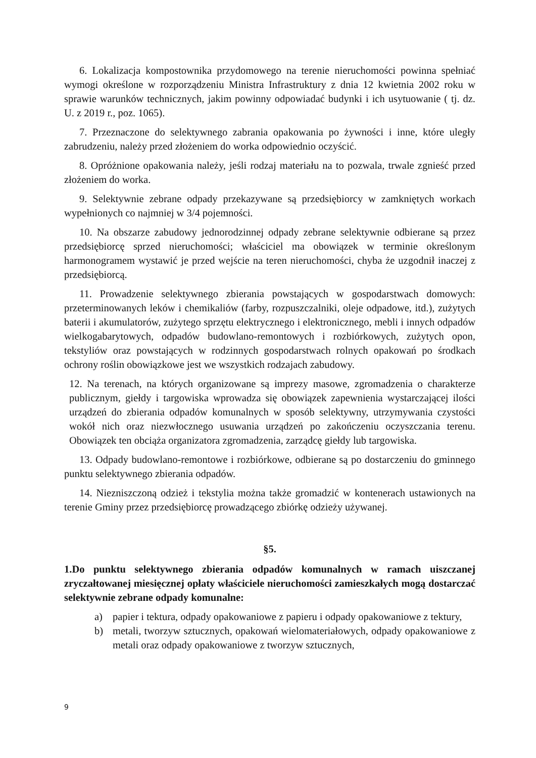6. Lokalizacja kompostownika przydomowego na terenie nieruchomości powinna spełniać wymogi określone w rozporządzeniu Ministra Infrastruktury z dnia 12 kwietnia 2002 roku w sprawie warunków technicznych, jakim powinny odpowiadać budynki i ich usytuowanie ( tj. dz. U. z 2019 r., poz. 1065).
7. Przeznaczone do selektywnego zabrania opakowania po żywności i inne, które uległy zabrudzeniu, należy przed złożeniem do worka odpowiednio oczyścić.
8. Opróżnione opakowania należy, jeśli rodzaj materiału na to pozwala, trwale zgnieść przed złożeniem do worka.
9. Selektywnie zebrane odpady przekazywane są przedsiębiorcy w zamkniętych workach wypełnionych co najmniej w 3/4 pojemności.
10. Na obszarze zabudowy jednorodzinnej odpady zebrane selektywnie odbierane są przez przedsiębiorcę sprzed nieruchomości; właściciel ma obowiązek w terminie określonym harmonogramem wystawić je przed wejście na teren nieruchomości, chyba że uzgodnił inaczej z przedsiębiorcą.
11. Prowadzenie selektywnego zbierania powstających w gospodarstwach domowych: przeterminowanych leków i chemikaliów (farby, rozpuszczalniki, oleje odpadowe, itd.), zużytych baterii i akumulatorów, zużytego sprzętu elektrycznego i elektronicznego, mebli i innych odpadów wielkogabarytowych, odpadów budowlano-remontowych i rozbiórkowych, zużytych opon, tekstyliów oraz powstających w rodzinnych gospodarstwach rolnych opakowań po środkach ochrony roślin obowiązkowe jest we wszystkich rodzajach zabudowy.
12. Na terenach, na których organizowane są imprezy masowe, zgromadzenia o charakterze publicznym, giełdy i targowiska wprowadza się obowiązek zapewnienia wystarczającej ilości urządzeń do zbierania odpadów komunalnych w sposób selektywny, utrzymywania czystości wokół nich oraz niezwłocznego usuwania urządzeń po zakończeniu oczyszczania terenu. Obowiązek ten obciąża organizatora zgromadzenia, zarządcę giełdy lub targowiska.
13. Odpady budowlano-remontowe i rozbiórkowe, odbierane są po dostarczeniu do gminnego punktu selektywnego zbierania odpadów.
14. Niezniszczoną odzież i tekstylia można także gromadzić w kontenerach ustawionych na terenie Gminy przez przedsiębiorcę prowadzącego zbiórkę odzieży używanej.
§5.
1.Do punktu selektywnego zbierania odpadów komunalnych w ramach uiszczanej zryczałtowanej miesięcznej opłaty właściciele nieruchomości zamieszkałych mogą dostarczać selektywnie zebrane odpady komunalne:
a) papier i tektura, odpady opakowaniowe z papieru i odpady opakowaniowe z tektury,
b) metali, tworzyw sztucznych, opakowań wielomateriałowych, odpady opakowaniowe z metali oraz odpady opakowaniowe z tworzyw sztucznych,
9